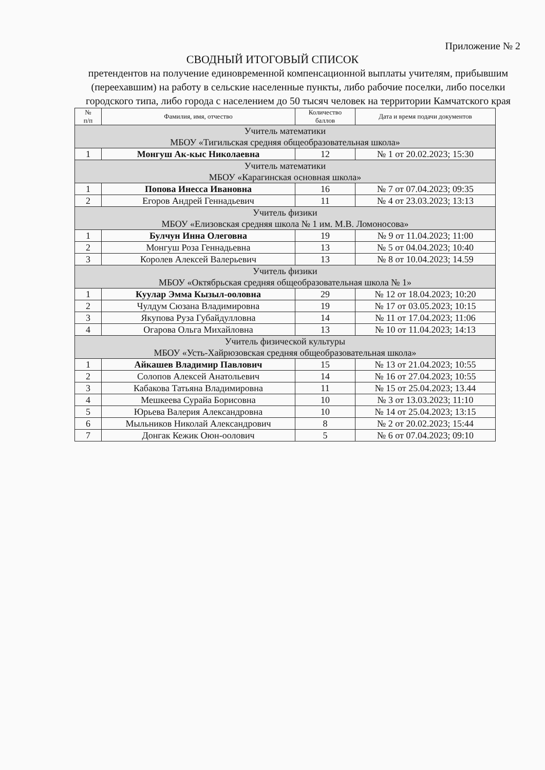Приложение № 2
СВОДНЫЙ ИТОГОВЫЙ СПИСОК
претендентов на получение единовременной компенсационной выплаты учителям, прибывшим (переехавшим) на работу в сельские населенные пункты, либо рабочие поселки, либо поселки городского типа, либо города с населением до 50 тысяч человек на территории Камчатского края
| № п/п | Фамилия, имя, отчество | Количество баллов | Дата и время подачи документов |
| --- | --- | --- | --- |
| Учитель математики МБОУ «Тигильская средняя общеобразовательная школа» | | | |
| 1 | Монгуш Ак-кыс Николаевна | 12 | № 1 от 20.02.2023; 15:30 |
| Учитель математики МБОУ «Карагинская основная школа» | | | |
| 1 | Попова Инесса Ивановна | 16 | № 7 от 07.04.2023; 09:35 |
| 2 | Егоров Андрей Геннадьевич | 11 | № 4 от 23.03.2023; 13:13 |
| Учитель физики МБОУ «Елизовская средняя школа № 1 им. М.В. Ломоносова» | | | |
| 1 | Булчун Инна Олеговна | 19 | № 9 от 11.04.2023; 11:00 |
| 2 | Монгуш Роза Геннадьевна | 13 | № 5 от 04.04.2023; 10:40 |
| 3 | Королев Алексей Валерьевич | 13 | № 8 от 10.04.2023; 14.59 |
| Учитель физики МБОУ «Октябрьская средняя общеобразовательная школа № 1» | | | |
| 1 | Куулар Эмма Кызыл-ооловна | 29 | № 12 от 18.04.2023; 10:20 |
| 2 | Чулдум Сюзана Владимировна | 19 | № 17 от 03.05.2023; 10:15 |
| 3 | Якупова Руза Губайдулловна | 14 | № 11 от 17.04.2023; 11:06 |
| 4 | Огарова Ольга Михайловна | 13 | № 10 от 11.04.2023; 14:13 |
| Учитель физической культуры МБОУ «Усть-Хайрюзовская средняя общеобразовательная школа» | | | |
| 1 | Айкашев Владимир Павлович | 15 | № 13 от 21.04.2023; 10:55 |
| 2 | Солопов Алексей Анатольевич | 14 | № 16 от 27.04.2023; 10:55 |
| 3 | Кабакова Татьяна Владимировна | 11 | № 15 от 25.04.2023; 13.44 |
| 4 | Мешкеева Сурайа Борисовна | 10 | № 3 от 13.03.2023; 11:10 |
| 5 | Юрьева Валерия Александровна | 10 | № 14 от 25.04.2023; 13:15 |
| 6 | Мыльников Николай Александрович | 8 | № 2 от 20.02.2023; 15:44 |
| 7 | Донгак Кежик Оюн-оолович | 5 | № 6 от 07.04.2023; 09:10 |